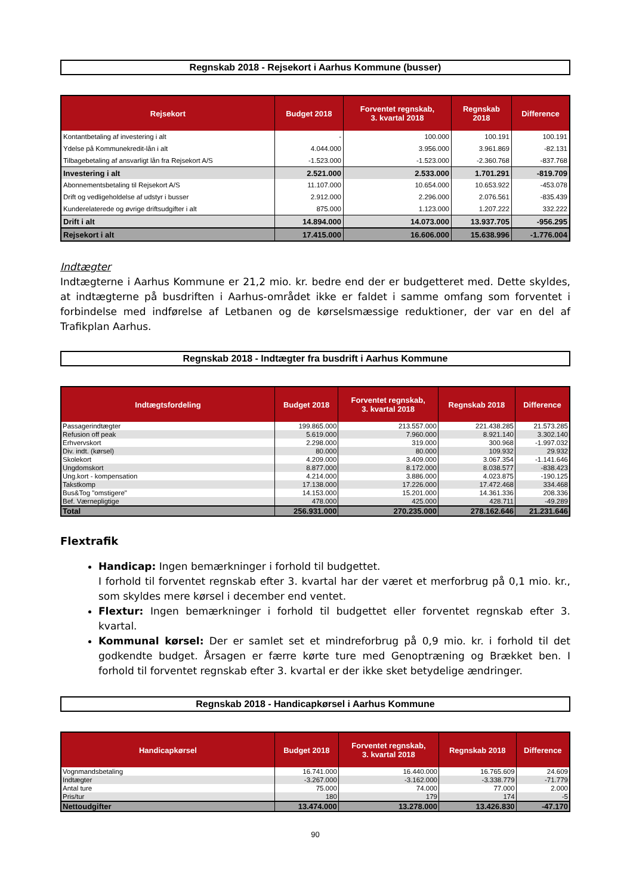Regnskab 2018 - Rejsekort i Aarhus Kommune (busser)
| Rejsekort | Budget 2018 | Forventet regnskab, 3. kvartal 2018 | Regnskab 2018 | Difference |
| --- | --- | --- | --- | --- |
| Kontantbetaling af investering i alt | - | 100.000 | 100.191 | 100.191 |
| Ydelse på Kommunekredit-lån i alt | 4.044.000 | 3.956.000 | 3.961.869 | -82.131 |
| Tilbagebetaling af ansvarligt lån fra Rejsekort A/S | -1.523.000 | -1.523.000 | -2.360.768 | -837.768 |
| Investering i alt | 2.521.000 | 2.533.000 | 1.701.291 | -819.709 |
| Abonnementsbetaling til Rejsekort A/S | 11.107.000 | 10.654.000 | 10.653.922 | -453.078 |
| Drift og vedligeholdelse af udstyr i busser | 2.912.000 | 2.296.000 | 2.076.561 | -835.439 |
| Kunderelaterede og øvrige driftsudgifter i alt | 875.000 | 1.123.000 | 1.207.222 | 332.222 |
| Drift i alt | 14.894.000 | 14.073.000 | 13.937.705 | -956.295 |
| Rejsekort i alt | 17.415.000 | 16.606.000 | 15.638.996 | -1.776.004 |
Indtægter
Indtægterne i Aarhus Kommune er 21,2 mio. kr. bedre end der er budgetteret med. Dette skyldes, at indtægterne på busdriften i Aarhus-området ikke er faldet i samme omfang som forventet i forbindelse med indførelse af Letbanen og de kørselsmæssige reduktioner, der var en del af Trafikplan Aarhus.
Regnskab 2018 - Indtægter fra busdrift i Aarhus Kommune
| Indtægtsfordeling | Budget 2018 | Forventet regnskab, 3. kvartal 2018 | Regnskab 2018 | Difference |
| --- | --- | --- | --- | --- |
| Passagerindtægter | 199.865.000 | 213.557.000 | 221.438.285 | 21.573.285 |
| Refusion off peak | 5.619.000 | 7.960.000 | 8.921.140 | 3.302.140 |
| Erhvervskort | 2.298.000 | 319.000 | 300.968 | -1.997.032 |
| Div. indt. (kørsel) | 80.000 | 80.000 | 109.932 | 29.932 |
| Skolekort | 4.209.000 | 3.409.000 | 3.067.354 | -1.141.646 |
| Ungdomskort | 8.877.000 | 8.172.000 | 8.038.577 | -838.423 |
| Ung.kort - kompensation | 4.214.000 | 3.886.000 | 4.023.875 | -190.125 |
| Takstkomp | 17.138.000 | 17.226.000 | 17.472.468 | 334.468 |
| Bus&Tog "omstigere" | 14.153.000 | 15.201.000 | 14.361.336 | 208.336 |
| Bef. Værnepligtige | 478.000 | 425.000 | 428.711 | -49.289 |
| Total | 256.931.000 | 270.235.000 | 278.162.646 | 21.231.646 |
Flextrafik
Handicap: Ingen bemærkninger i forhold til budgettet.
I forhold til forventet regnskab efter 3. kvartal har der været et merforbrug på 0,1 mio. kr., som skyldes mere kørsel i december end ventet.
Flextur: Ingen bemærkninger i forhold til budgettet eller forventet regnskab efter 3. kvartal.
Kommunal kørsel: Der er samlet set et mindreforbrug på 0,9 mio. kr. i forhold til det godkendte budget. Årsagen er færre kørte ture med Genoptræning og Brækket ben. I forhold til forventet regnskab efter 3. kvartal er der ikke sket betydelige ændringer.
Regnskab 2018 - Handicapkørsel i Aarhus Kommune
| Handicapkørsel | Budget 2018 | Forventet regnskab, 3. kvartal 2018 | Regnskab 2018 | Difference |
| --- | --- | --- | --- | --- |
| Vognmandsbetaling | 16.741.000 | 16.440.000 | 16.765.609 | 24.609 |
| Indtægter | -3.267.000 | -3.162.000 | -3.338.779 | -71.779 |
| Antal ture | 75.000 | 74.000 | 77.000 | 2.000 |
| Pris/tur | 180 | 179 | 174 | -5 |
| Nettoudgifter | 13.474.000 | 13.278.000 | 13.426.830 | -47.170 |
90